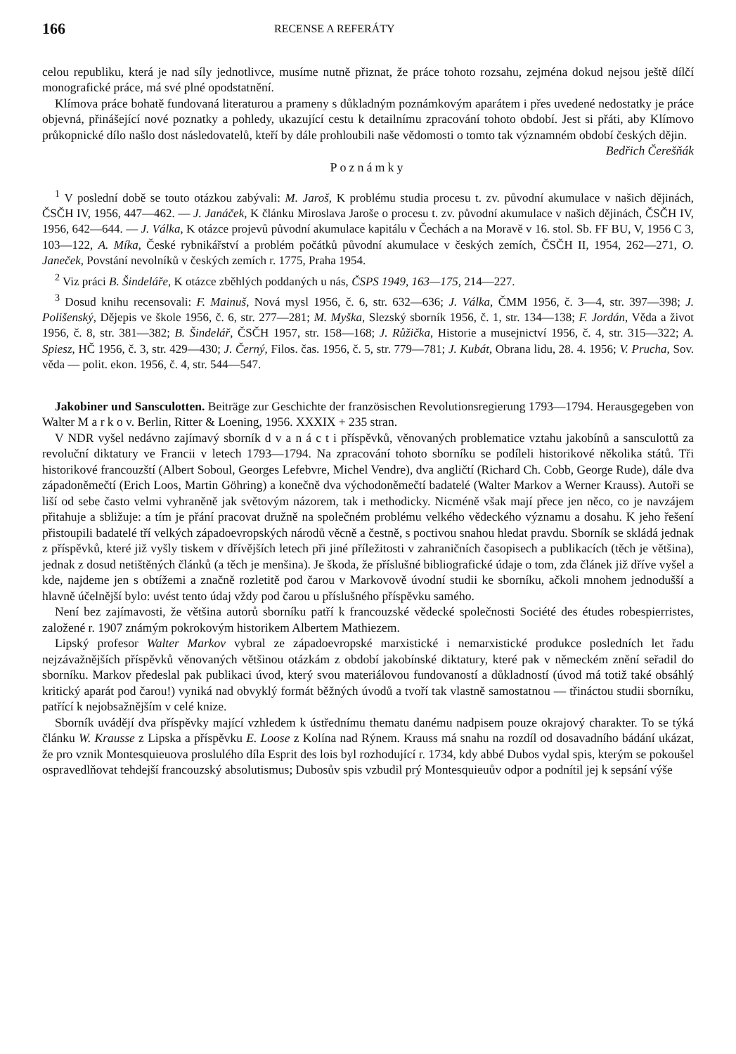166 RECENSE A REFERÁTY
celou republiku, která je nad síly jednotlivce, musíme nutně přiznat, že práce tohoto rozsahu, zejména dokud nejsou ještě dílčí monografické práce, má své plné opodstatnění.
Klímova práce bohatě fundovaná literaturou a prameny s důkladným poznámkovým aparátem i přes uvedené nedostatky je práce objevná, přinášející nové poznatky a pohledy, ukazující cestu k detailnímu zpracování tohoto období. Jest si přáti, aby Klímovo průkopnické dílo našlo dost následovatelů, kteří by dále prohloubili naše vědomosti o tomto tak významném období českých dějin. Bedřich Čerešňák
Poznámky
<sup>1</sup> V poslední době se touto otázkou zabývali: M. Jaroš, K problému studia procesu t. zv. původní akumulace v našich dějinách, ČSČH IV, 1956, 447—462. — J. Janáček, K článku Miroslava Jaroše o procesu t. zv. původní akumulace v našich dějinách, ČSČH IV, 1956, 642—644. — J. Válka, K otázce projevů původní akumulace kapitálu v Čechách a na Moravě v 16. stol. Sb. FF BU, V, 1956 C 3, 103—122, A. Míka, České rybnikářství a problém počátků původní akumulace v českých zemích, ČSČH II, 1954, 262—271, O. Janeček, Povstání nevolníků v českých zemích r. 1775, Praha 1954.
<sup>2</sup> Viz práci B. Šindeláře, K otázce zběhlých poddaných u nás, ČSPS 1949, 163—175, 214—227.
<sup>3</sup> Dosud knihu recensovali: F. Mainuš, Nová mysl 1956, č. 6, str. 632—636; J. Válka, ČMM 1956, č. 3—4, str. 397—398; J. Polišenský, Dějepis ve škole 1956, č. 6, str. 277—281; M. Myška, Slezský sborník 1956, č. 1, str. 134—138; F. Jordán, Věda a život 1956, č. 8, str. 381—382; B. Šindelář, ČSČH 1957, str. 158—168; J. Růžička, Historie a musejnictví 1956, č. 4, str. 315—322; A. Spiesz, HČ 1956, č. 3, str. 429—430; J. Černý, Filos. čas. 1956, č. 5, str. 779—781; J. Kubát, Obrana lidu, 28. 4. 1956; V. Prucha, Sov. věda — polit. ekon. 1956, č. 4, str. 544—547.
Jakobiner und Sansculotten. Beiträge zur Geschichte der französischen Revolutionsregierung 1793—1794. Herausgegeben von Walter M a r k o v. Berlin, Ritter & Loening, 1956. XXXIX + 235 stran.
V NDR vyšel nedávno zajímavý sborník d v a n á c t i příspěvků, věnovaných problematice vztahu jakobínů a sansculottů za revoluční diktatury ve Francii v letech 1793—1794. Na zpracování tohoto sborníku se podíleli historikové několika států. Tři historikové francouzští (Albert Soboul, Georges Lefebvre, Michel Vendre), dva angličtí (Richard Ch. Cobb, George Rude), dále dva západoněmečtí (Erich Loos, Martin Göhring) a konečně dva východoněmečtí badatelé (Walter Markov a Werner Krauss). Autoři se liší od sebe často velmi vyhraněně jak světovým názorem, tak i methodicky. Nicméně však mají přece jen něco, co je navzájem přitahuje a sbližuje: a tím je přání pracovat družně na společném problému velkého vědeckého významu a dosahu. K jeho řešení přistoupili badatelé tří velkých západoevropských národů věcně a čestně, s poctivou snahou hledat pravdu. Sborník se skládá jednak z příspěvků, které již vyšly tiskem v dřívějších letech při jiné příležitosti v zahraničních časopisech a publikacích (těch je většina), jednak z dosud netištěných článků (a těch je menšina). Je škoda, že příslušné bibliografické údaje o tom, zda článek již dříve vyšel a kde, najdeme jen s obtížemi a značně rozletitě pod čarou v Markovově úvodní studii ke sborníku, ačkoli mnohem jednodušší a hlavně účelnější bylo: uvést tento údaj vždy pod čarou u příslušného příspěvku samého.
Není bez zajímavosti, že většina autorů sborníku patří k francouzské vědecké společnosti Société des études robespierristes, založené r. 1907 známým pokrokovým historikem Albertem Mathiezem.
Lipský profesor Walter Markov vybral ze západoevropské marxistické i nemarxistické produkce posledních let řadu nejzávažnějších příspěvků věnovaných většinou otázkám z období jakobínské diktatury, které pak v německém znění seřadil do sborníku. Markov předeslal pak publikaci úvod, který svou materiálovou fundovaností a důkladností (úvod má totiž také obsáhlý kritický aparát pod čarou!) vyniká nad obvyklý formát běžných úvodů a tvoří tak vlastně samostatnou — třináctou studii sborníku, patřící k nejobsažnějším v celé knize.
Sborník uvádějí dva příspěvky mající vzhledem k ústřednímu thematu danému nadpisem pouze okrajový charakter. To se týká článku W. Krausse z Lipska a příspěvku E. Loose z Kolína nad Rýnem. Krauss má snahu na rozdíl od dosavadního bádání ukázat, že pro vznik Montesquieuova proslulého díla Esprit des lois byl rozhodující r. 1734, kdy abbé Dubos vydal spis, kterým se pokoušel ospravedlňovat tehdejší francouzský absolutismus; Dubosův spis vzbudil prý Montesquieuův odpor a podnítil jej k sepsání výše